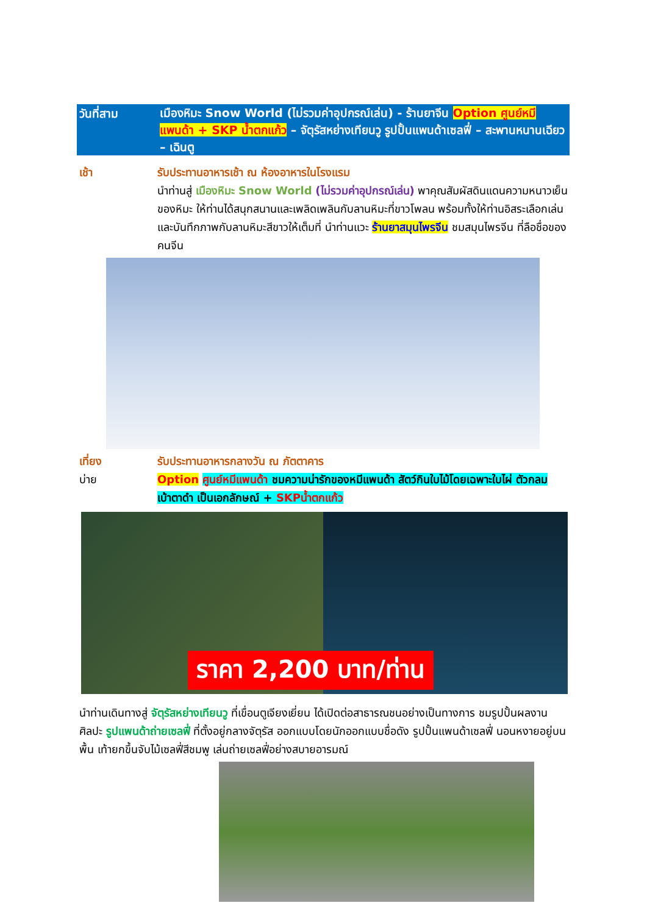วันที่สาม
เมืองหิมะ Snow World (ไม่รวมค่าอุปกรณ์เล่น) - ร้านยาจีน Option ศูนย์หมีแพนด้า + SKP น้ำตกแก้ว – จัตุรัสหย่างเทียนวู รูปปั้นแพนด้าเซลฟี่ – สะพานหนานเฉียว – เฉินตู
เช้า รับประทานอาหารเช้า ณ ห้องอาหารในโรงแรม
นำท่านสู่ เมืองหิมะ Snow World (ไม่รวมค่าอุปกรณ์เล่น) พาคุณสัมผัสดินแดนความหนาวเย็นของหิมะ ให้ท่านได้สนุกสนานและเพลิดเพลินกับลานหิมะที่ขาวโพลน พร้อมทั้งให้ท่านอิสระเลือกเล่น และบันทึกภาพกับลานหิมะสีขาวให้เต็มที่ นำท่านแวะ ร้านยาสมุนไพรจีน ชมสมุนไพรจีน ที่ลือชื่อของคนจีน
เที่ยง
บ่าย
รับประทานอาหารกลางวัน ณ ภัตตาคาร
Option ศูนย์หมีแพนด้า ชมความน่ารักของหมีแพนด้า สัตว์กินใบไม้โดยเฉพาะใบไผ่ ตัวกลม เบ้าตาดำ เป็นเอกลักษณ์ + SKPน้ำตกแก้ว
ราคา 2,200 บาท/ท่าน
นำท่านเดินทางสู่ จัตุรัสหย่างเทียนวู ที่เขื่อนตูเจียงเยี่ยน ได้เปิดต่อสาธารณชนอย่างเป็นทางการ ชมรูปปั้นผลงานศิลปะ รูปแพนด้าถ่ายเซลฟี่ ที่ตั้งอยู่กลางจัตุรัส ออกแบบโดยนักออกแบบชื่อดัง รูปปั้นแพนด้าเซลฟี่ นอนหงายอยู่บนพื้น เท้ายกขึ้นจับไม้เซลฟี่สีชมพู เล่นถ่ายเซลฟี่อย่างสบายอารมณ์